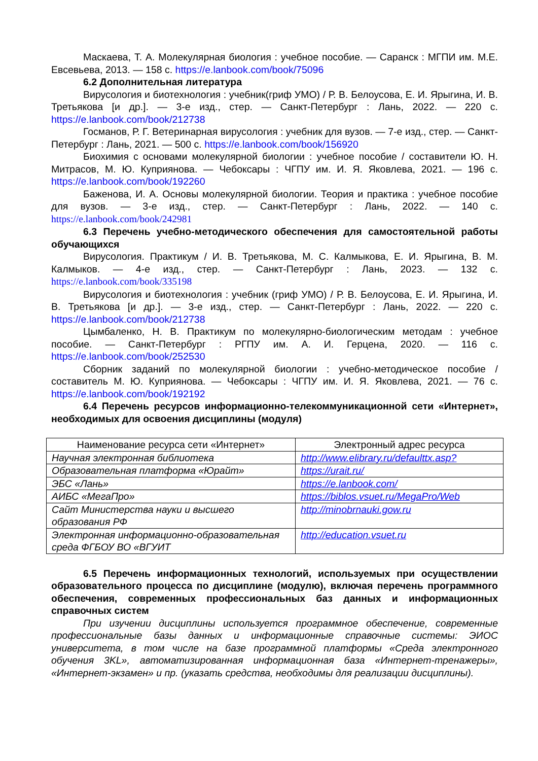Маскаева, Т. А. Молекулярная биология : учебное пособие. — Саранск : МГПИ им. М.Е. Евсевьева, 2013. — 158 с. https://e.lanbook.com/book/75096
6.2 Дополнительная литература
Вирусология и биотехнология : учебник(гриф УМО) / Р. В. Белоусова, Е. И. Ярыгина, И. В. Третьякова [и др.]. — 3-е изд., стер. — Санкт-Петербург : Лань, 2022. — 220 с. https://e.lanbook.com/book/212738
Госманов, Р. Г. Ветеринарная вирусология : учебник для вузов. — 7-е изд., стер. — Санкт-Петербург : Лань, 2021. — 500 с. https://e.lanbook.com/book/156920
Биохимия с основами молекулярной биологии : учебное пособие / составители Ю. Н. Митрасов, М. Ю. Куприянова. — Чебоксары : ЧГПУ им. И. Я. Яковлева, 2021. — 196 с. https://e.lanbook.com/book/192260
Баженова, И. А. Основы молекулярной биологии. Теория и практика : учебное пособие для вузов. — 3-е изд., стер. — Санкт-Петербург : Лань, 2022. — 140 с. https://e.lanbook.com/book/242981
6.3 Перечень учебно-методического обеспечения для самостоятельной работы обучающихся
Вирусология. Практикум / И. В. Третьякова, М. С. Калмыкова, Е. И. Ярыгина, В. М. Калмыков. — 4-е изд., стер. — Санкт-Петербург : Лань, 2023. — 132 с. https://e.lanbook.com/book/335198
Вирусология и биотехнология : учебник (гриф УМО) / Р. В. Белоусова, Е. И. Ярыгина, И. В. Третьякова [и др.]. — 3-е изд., стер. — Санкт-Петербург : Лань, 2022. — 220 с. https://e.lanbook.com/book/212738
Цымбаленко, Н. В. Практикум по молекулярно-биологическим методам : учебное пособие. — Санкт-Петербург : РГПУ им. А. И. Герцена, 2020. — 116 с. https://e.lanbook.com/book/252530
Сборник заданий по молекулярной биологии : учебно-методическое пособие / составитель М. Ю. Куприянова. — Чебоксары : ЧГПУ им. И. Я. Яковлева, 2021. — 76 с. https://e.lanbook.com/book/192192
6.4 Перечень ресурсов информационно-телекоммуникационной сети «Интернет», необходимых для освоения дисциплины (модуля)
| Наименование ресурса сети «Интернет» | Электронный адрес ресурса |
| --- | --- |
| Научная электронная библиотека | http://www.elibrary.ru/defaulttx.asp? |
| Образовательная платформа «Юрайт» | https://urait.ru/ |
| ЭБС «Лань» | https://e.lanbook.com/ |
| АИБС «МегаПро» | https://biblos.vsuet.ru/MegaPro/Web |
| Сайт Министерства науки и высшего образования РФ | http://minobrnauki.gow.ru |
| Электронная информационно-образовательная среда ФГБОУ ВО «ВГУИТ | http://education.vsuet.ru |
6.5 Перечень информационных технологий, используемых при осуществлении образовательного процесса по дисциплине (модулю), включая перечень программного обеспечения, современных профессиональных баз данных и информационных справочных систем
При изучении дисциплины используется программное обеспечение, современные профессиональные базы данных и информационные справочные системы: ЭИОС университета, в том числе на базе программной платформы «Среда электронного обучения 3KL», автоматизированная информационная база «Интернет-тренажеры», «Интернет-экзамен» и пр. (указать средства, необходимы для реализации дисциплины).